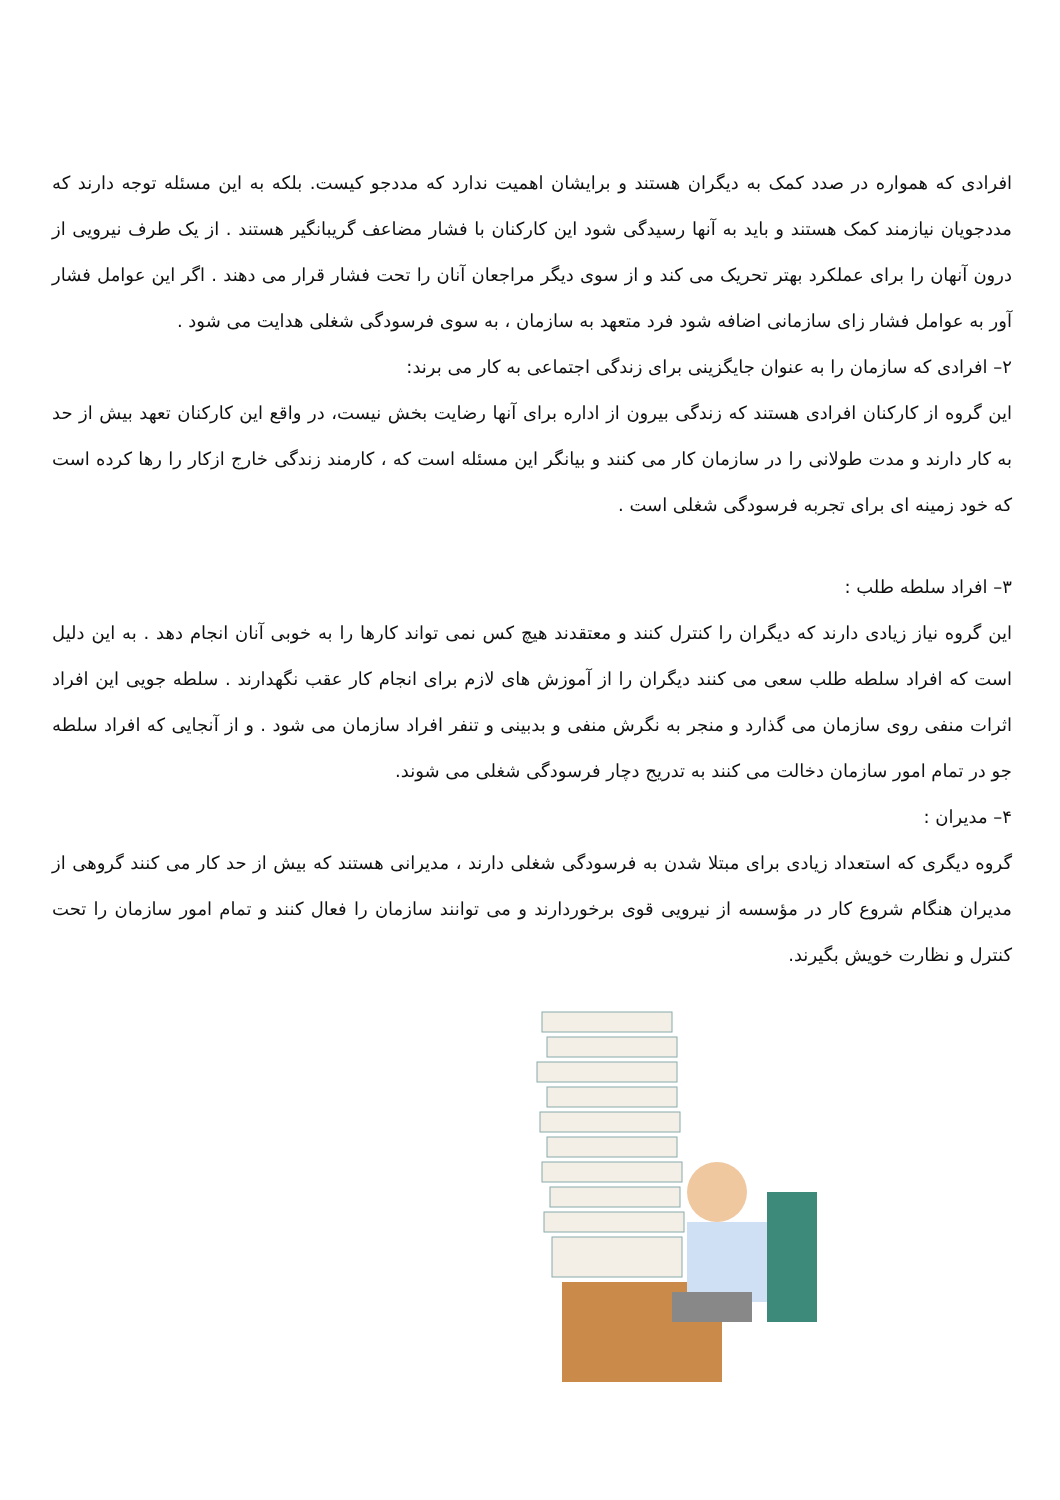افرادی که همواره در صدد کمک به دیگران هستند و برایشان اهمیت ندارد که مددجو کیست. بلکه به این مسئله توجه دارند که مددجویان نیازمند کمک هستند و باید به آنها رسیدگی شود این کارکنان با فشار مضاعف گریبانگیر هستند . از یک طرف نیرویی از درون آنهان را برای عملکرد بهتر تحریک می کند و از سوی دیگر مراجعان آنان را تحت فشار قرار می دهند . اگر این عوامل فشار آور به عوامل فشار زای سازمانی اضافه شود فرد متعهد به سازمان ، به سوی فرسودگی شغلی هدایت می شود .
۲– افرادی که سازمان را به عنوان جایگزینی برای زندگی اجتماعی به کار می برند:
این گروه از کارکنان افرادی هستند که زندگی بیرون از اداره برای آنها رضایت بخش نیست، در واقع این کارکنان تعهد بیش از حد به کار دارند و مدت طولانی را در سازمان کار می کنند و بیانگر این مسئله است که ، کارمند زندگی خارج ازکار را رها کرده است که خود زمینه ای برای تجربه فرسودگی شغلی است .
۳– افراد سلطه طلب :
این گروه نیاز زیادی دارند که دیگران را کنترل کنند و معتقدند هیچ کس نمی تواند کارها را به خوبی آنان انجام دهد . به این دلیل است که افراد سلطه طلب سعی می کنند دیگران را از آموزش های لازم برای انجام کار عقب نگهدارند . سلطه جویی این افراد اثرات منفی روی سازمان می گذارد و منجر به نگرش منفی و بدبینی و تنفر افراد سازمان می شود . و از آنجایی که افراد سلطه جو در تمام امور سازمان دخالت می کنند به تدریج دچار فرسودگی شغلی می شوند.
۴– مدیران :
گروه دیگری که استعداد زیادی برای مبتلا شدن به فرسودگی شغلی دارند ، مدیرانی هستند که بیش از حد کار می کنند گروهی از مدیران هنگام شروع کار در مؤسسه از نیرویی قوی برخوردارند و می توانند سازمان را فعال کنند و تمام امور سازمان را تحت کنترل و نظارت خویش بگیرند.